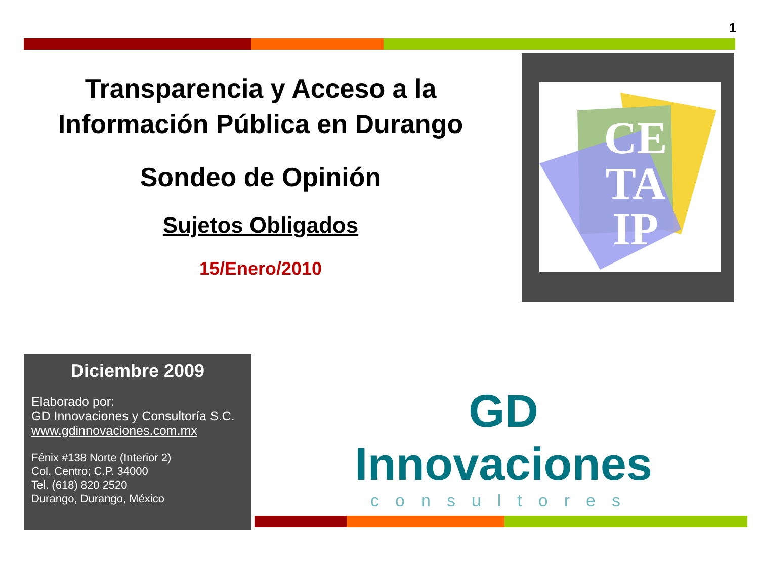1
Transparencia y Acceso a la Información Pública en Durango
Sondeo de Opinión
Sujetos Obligados
15/Enero/2010
CE
TA
IP
Diciembre 2009
Elaborado por:
GD Innovaciones y Consultoría S.C.
www.gdinnovaciones.com.mx
Fénix #138 Norte (Interior 2)
Col. Centro; C.P. 34000
Tel. (618) 820 2520
Durango, Durango, México
GD Innovaciones
consultores